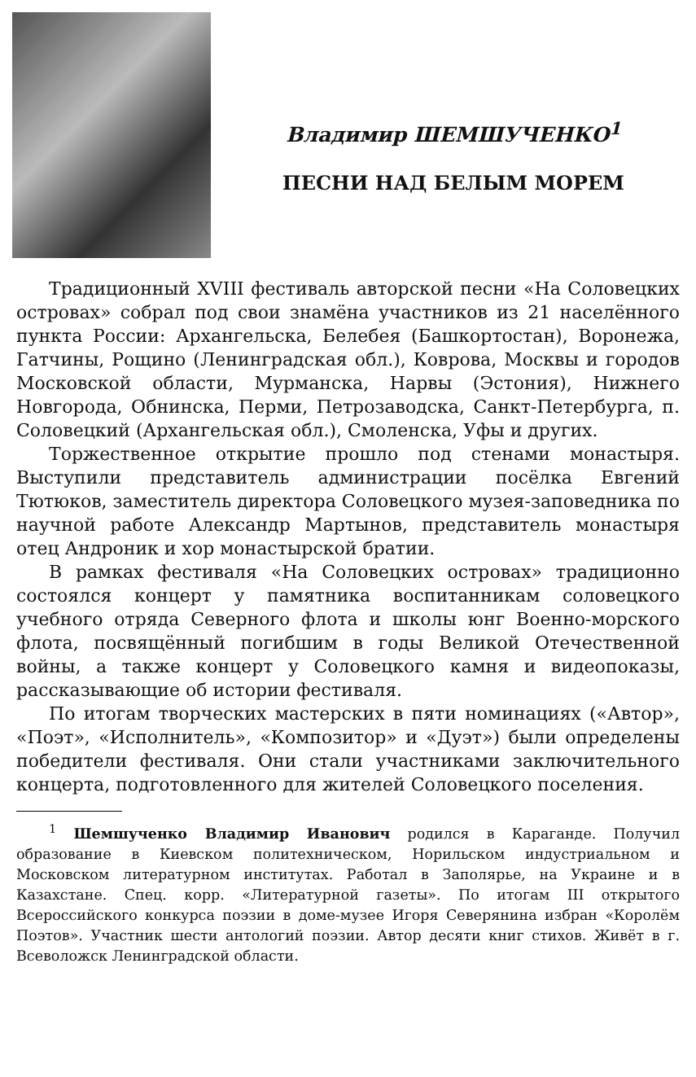Владимир ШЕМШУЧЕНКО<sup>1</sup>
ПЕСНИ НАД БЕЛЫМ МОРЕМ
Традиционный XVIII фестиваль авторской песни «На Соловецких островах» собрал под свои знамёна участников из 21 населённого пункта России: Архангельска, Белебея (Башкортостан), Воронежа, Гатчины, Рощино (Ленинградская обл.), Коврова, Москвы и городов Московской области, Мурманска, Нарвы (Эстония), Нижнего Новгорода, Обнинска, Перми, Петрозаводска, Санкт-Петербурга, п. Соловецкий (Архангельская обл.), Смоленска, Уфы и других.
Торжественное открытие прошло под стенами монастыря. Выступили представитель администрации посёлка Евгений Тютюков, заместитель директора Соловецкого музея-заповедника по научной работе Александр Мартынов, представитель монастыря отец Андроник и хор монастырской братии.
В рамках фестиваля «На Соловецких островах» традиционно состоялся концерт у памятника воспитанникам соловецкого учебного отряда Северного флота и школы юнг Военно-морского флота, посвящённый погибшим в годы Великой Отечественной войны, а также концерт у Соловецкого камня и видеопоказы, рассказывающие об истории фестиваля.
По итогам творческих мастерских в пяти номинациях («Автор», «Поэт», «Исполнитель», «Композитор» и «Дуэт») были определены победители фестиваля. Они стали участниками заключительного концерта, подготовленного для жителей Соловецкого поселения.
<sup>1</sup> Шемшученко Владимир Иванович родился в Караганде. Получил образование в Киевском политехническом, Норильском индустриальном и Московском литературном институтах. Работал в Заполярье, на Украине и в Казахстане. Спец. корр. «Литературной газеты». По итогам III открытого Всероссийского конкурса поэзии в доме-музее Игоря Северянина избран «Королём Поэтов». Участник шести антологий поэзии. Автор десяти книг стихов. Живёт в г. Всеволожск Ленинградской области.